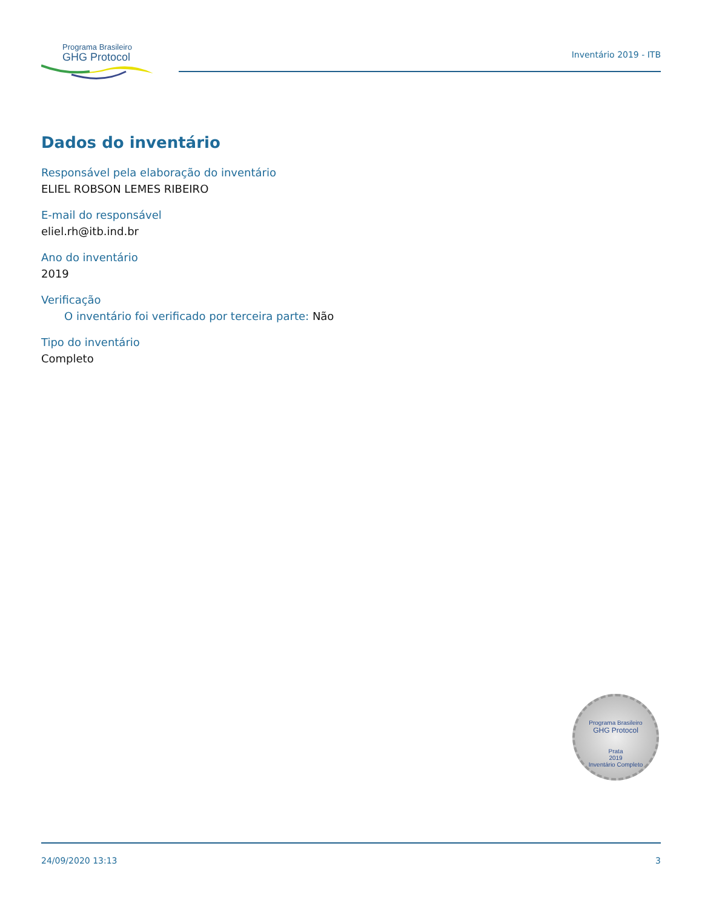Programa Brasileiro
GHG Protocol
Inventário 2019 - ITB
Dados do inventário
Responsável pela elaboração do inventário
ELIEL ROBSON LEMES RIBEIRO
E-mail do responsável
eliel.rh@itb.ind.br
Ano do inventário
2019
Verificação
O inventário foi verificado por terceira parte: Não
Tipo do inventário
Completo
Programa Brasileiro
GHG Protocol
Prata
2019
Inventário Completo
24/09/2020 13:13 3